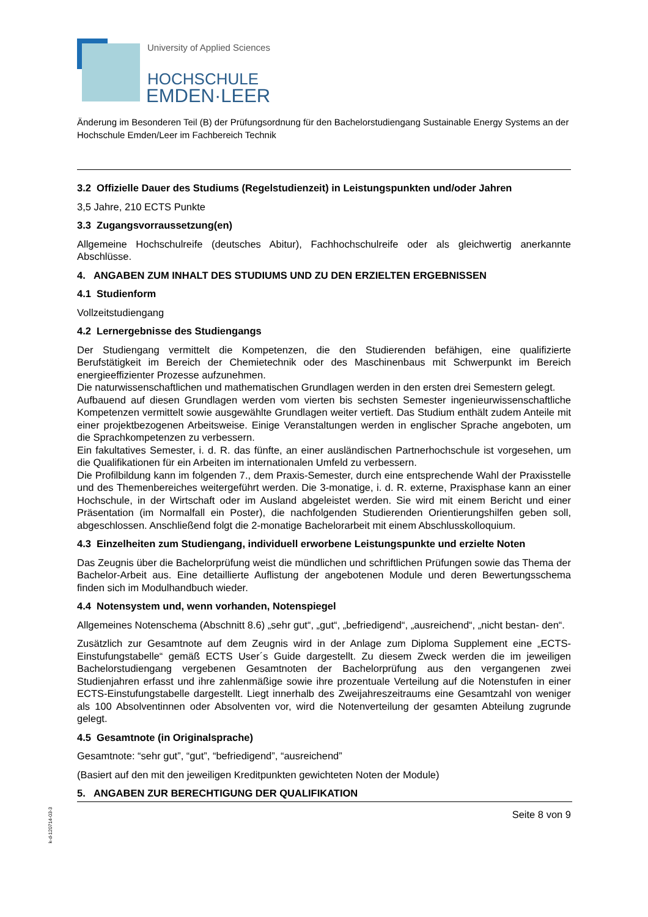University of Applied Sciences
HOCHSCHULE
EMDEN·LEER
Änderung im Besonderen Teil (B) der Prüfungsordnung für den Bachelorstudiengang Sustainable Energy Systems an der Hochschule Emden/Leer im Fachbereich Technik
3.2 Offizielle Dauer des Studiums (Regelstudienzeit) in Leistungspunkten und/oder Jahren
3,5 Jahre, 210 ECTS Punkte
3.3 Zugangsvorraussetzung(en)
Allgemeine Hochschulreife (deutsches Abitur), Fachhochschulreife oder als gleichwertig anerkannte Abschlüsse.
4. ANGABEN ZUM INHALT DES STUDIUMS UND ZU DEN ERZIELTEN ERGEBNISSEN
4.1 Studienform
Vollzeitstudiengang
4.2 Lernergebnisse des Studiengangs
Der Studiengang vermittelt die Kompetenzen, die den Studierenden befähigen, eine qualifizierte Berufstätigkeit im Bereich der Chemietechnik oder des Maschinenbaus mit Schwerpunkt im Bereich energieeffizienter Prozesse aufzunehmen.
Die naturwissenschaftlichen und mathematischen Grundlagen werden in den ersten drei Semestern gelegt.
Aufbauend auf diesen Grundlagen werden vom vierten bis sechsten Semester ingenieurwissenschaftliche Kompetenzen vermittelt sowie ausgewählte Grundlagen weiter vertieft. Das Studium enthält zudem Anteile mit einer projektbezogenen Arbeitsweise. Einige Veranstaltungen werden in englischer Sprache angeboten, um die Sprachkompetenzen zu verbessern.
Ein fakultatives Semester, i. d. R. das fünfte, an einer ausländischen Partnerhochschule ist vorgesehen, um die Qualifikationen für ein Arbeiten im internationalen Umfeld zu verbessern.
Die Profilbildung kann im folgenden 7., dem Praxis-Semester, durch eine entsprechende Wahl der Praxisstelle und des Themenbereiches weitergeführt werden. Die 3-monatige, i. d. R. externe, Praxisphase kann an einer Hochschule, in der Wirtschaft oder im Ausland abgeleistet werden. Sie wird mit einem Bericht und einer Präsentation (im Normalfall ein Poster), die nachfolgenden Studierenden Orientierungshilfen geben soll, abgeschlossen. Anschließend folgt die 2-monatige Bachelorarbeit mit einem Abschlusskolloquium.
4.3 Einzelheiten zum Studiengang, individuell erworbene Leistungspunkte und erzielte Noten
Das Zeugnis über die Bachelorprüfung weist die mündlichen und schriftlichen Prüfungen sowie das Thema der Bachelor-Arbeit aus. Eine detaillierte Auflistung der angebotenen Module und deren Bewertungsschema finden sich im Modulhandbuch wieder.
4.4 Notensystem und, wenn vorhanden, Notenspiegel
Allgemeines Notenschema (Abschnitt 8.6) „sehr gut“, „gut“, „befriedigend“, „ausreichend“, „nicht bestan- den“.
Zusätzlich zur Gesamtnote auf dem Zeugnis wird in der Anlage zum Diploma Supplement eine „ECTS- Einstufungstabelle“ gemäß ECTS User´s Guide dargestellt. Zu diesem Zweck werden die im jeweiligen Bachelorstudiengang vergebenen Gesamtnoten der Bachelorprüfung aus den vergangenen zwei Studienjahren erfasst und ihre zahlenmäßige sowie ihre prozentuale Verteilung auf die Notenstufen in einer ECTS-Einstufungstabelle dargestellt. Liegt innerhalb des Zweijahreszeitraums eine Gesamtzahl von weniger als 100 Absolventinnen oder Absolventen vor, wird die Notenverteilung der gesamten Abteilung zugrunde gelegt.
4.5 Gesamtnote (in Originalsprache)
Gesamtnote: “sehr gut”, “gut”, “befriedigend”, “ausreichend”
(Basiert auf den mit den jeweiligen Kreditpunkten gewichteten Noten der Module)
5. ANGABEN ZUR BERECHTIGUNG DER QUALIFIKATION
Seite 8 von 9
k-d-120714-03-3